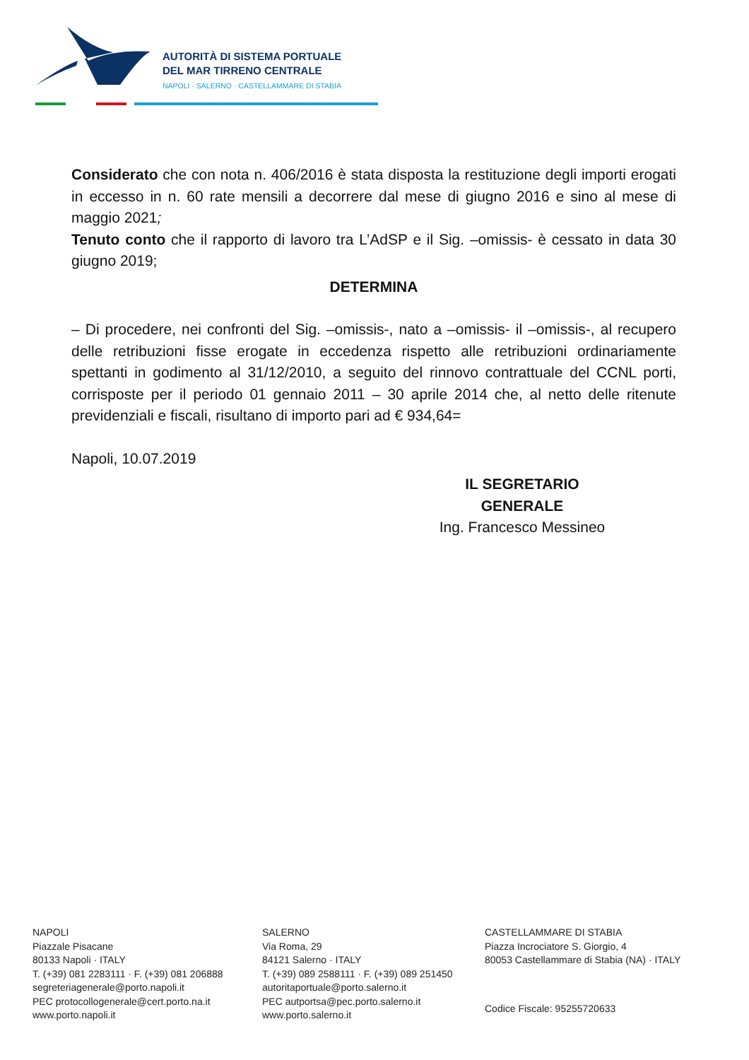AUTORITÀ DI SISTEMA PORTUALE
DEL MAR TIRRENO CENTRALE
NAPOLI · SALERNO · CASTELLAMMARE DI STABIA
Considerato che con nota n. 406/2016 è stata disposta la restituzione degli importi erogati in eccesso in n. 60 rate mensili a decorrere dal mese di giugno 2016 e sino al mese di maggio 2021;
Tenuto conto che il rapporto di lavoro tra L’AdSP e il Sig. –omissis- è cessato in data 30 giugno 2019;
DETERMINA
– Di procedere, nei confronti del Sig. –omissis-, nato a –omissis- il –omissis-, al recupero delle retribuzioni fisse erogate in eccedenza rispetto alle retribuzioni ordinariamente spettanti in godimento al 31/12/2010, a seguito del rinnovo contrattuale del CCNL porti, corrisposte per il periodo 01 gennaio 2011 – 30 aprile 2014 che, al netto delle ritenute previdenziali e fiscali, risultano di importo pari ad € 934,64=
Napoli, 10.07.2019
IL SEGRETARIO GENERALE
Ing. Francesco Messineo
NAPOLI
Piazzale Pisacane
80133 Napoli · ITALY
T. (+39) 081 2283111 · F. (+39) 081 206888
segreteriagenerale@porto.napoli.it
PEC protocollogenerale@cert.porto.na.it
www.porto.napoli.it
SALERNO
Via Roma, 29
84121 Salerno · ITALY
T. (+39) 089 2588111 · F. (+39) 089 251450
autoritaportuale@porto.salerno.it
PEC autportsa@pec.porto.salerno.it
www.porto.salerno.it
CASTELLAMMARE DI STABIA
Piazza Incrociatore S. Giorgio, 4
80053 Castellammare di Stabia (NA) · ITALY
Codice Fiscale: 95255720633